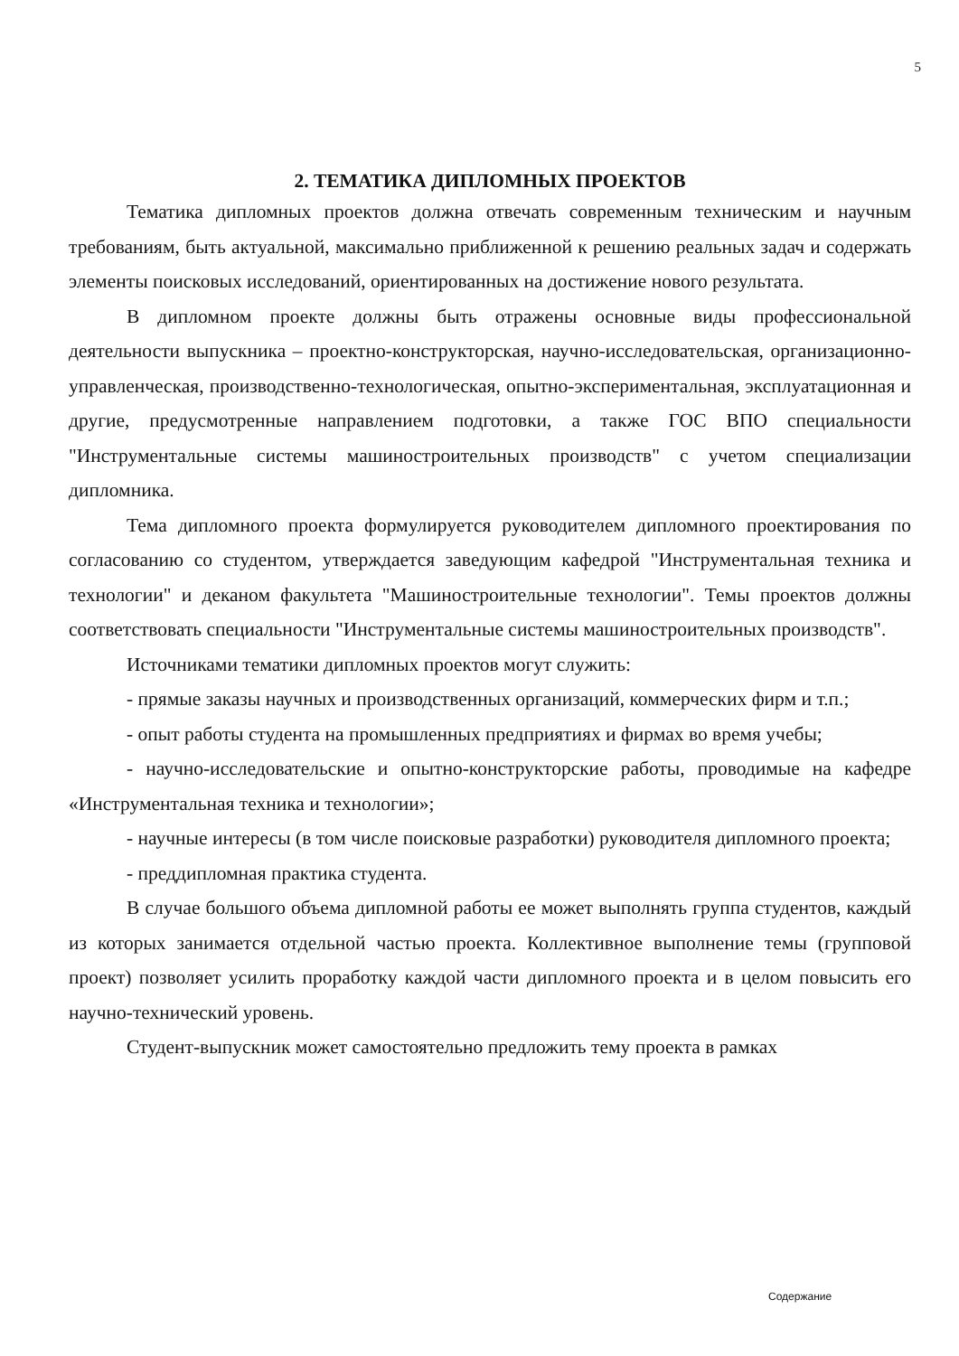5
2. ТЕМАТИКА ДИПЛОМНЫХ ПРОЕКТОВ
Тематика дипломных проектов должна отвечать современным техническим и научным требованиям, быть актуальной, максимально приближенной к решению реальных задач и содержать элементы поисковых исследований, ориентированных на достижение нового результата.
В дипломном проекте должны быть отражены основные виды профессиональной деятельности выпускника – проектно-конструкторская, научно-исследовательская, организационно-управленческая, производственно-технологическая, опытно-экспериментальная, эксплуатационная и другие, предусмотренные направлением подготовки, а также ГОС ВПО специальности "Инструментальные системы машиностроительных производств" с учетом специализации дипломника.
Тема дипломного проекта формулируется руководителем дипломного проектирования по согласованию со студентом, утверждается заведующим кафедрой "Инструментальная техника и технологии" и деканом факультета "Машиностроительные технологии". Темы проектов должны соответствовать специальности "Инструментальные системы машиностроительных производств".
Источниками тематики дипломных проектов могут служить:
- прямые заказы научных и производственных организаций, коммерческих фирм и т.п.;
- опыт работы студента на промышленных предприятиях и фирмах во время учебы;
- научно-исследовательские и опытно-конструкторские работы, проводимые на кафедре «Инструментальная техника и технологии»;
- научные интересы (в том числе поисковые разработки) руководителя дипломного проекта;
- преддипломная практика студента.
В случае большого объема дипломной работы ее может выполнять группа студентов, каждый из которых занимается отдельной частью проекта. Коллективное выполнение темы (групповой проект) позволяет усилить проработку каждой части дипломного проекта и в целом повысить его научно-технический уровень.
Студент-выпускник может самостоятельно предложить тему проекта в рамках
Содержание